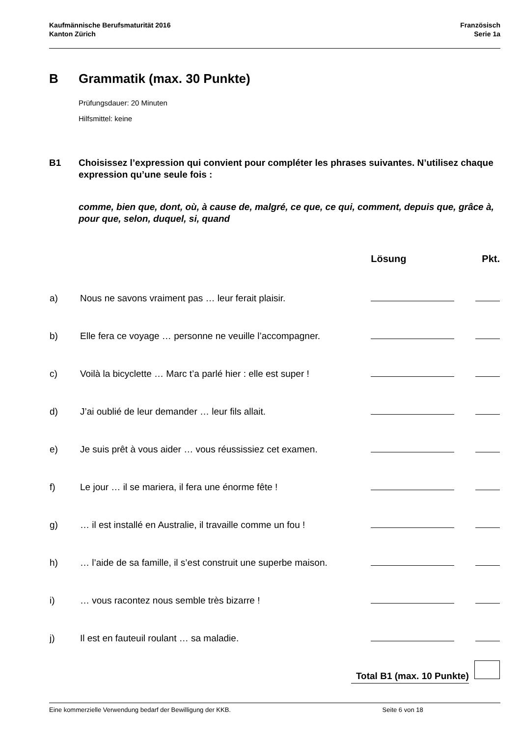Kaufmännische Berufsmaturität 2016
Kanton Zürich
Französisch
Serie 1a
B Grammatik (max. 30 Punkte)
Prüfungsdauer: 20 Minuten
Hilfsmittel: keine
B1 Choisissez l’expression qui convient pour compléter les phrases suivantes. N’utilisez chaque expression qu’une seule fois :
comme, bien que, dont, où, à cause de, malgré, ce que, ce qui, comment, depuis que, grâce à, pour que, selon, duquel, si, quand
| | | Lösung | Pkt. |
| --- | --- | --- | --- |
| a) | Nous ne savons vraiment pas … leur ferait plaisir. | | |
| b) | Elle fera ce voyage … personne ne veuille l’accompagner. | | |
| c) | Voilà la bicyclette … Marc t’a parlé hier : elle est super ! | | |
| d) | J’ai oublié de leur demander … leur fils allait. | | |
| e) | Je suis prêt à vous aider … vous réussissiez cet examen. | | |
| f) | Le jour … il se mariera, il fera une énorme fête ! | | |
| g) | … il est installé en Australie, il travaille comme un fou ! | | |
| h) | … l’aide de sa famille, il s’est construit une superbe maison. | | |
| i) | … vous racontez nous semble très bizarre ! | | |
| j) | Il est en fauteuil roulant … sa maladie. | | |
| | Total B1 (max. 10 Punkte) | | |
Eine kommerzielle Verwendung bedarf der Bewilligung der KKB. Seite 6 von 18